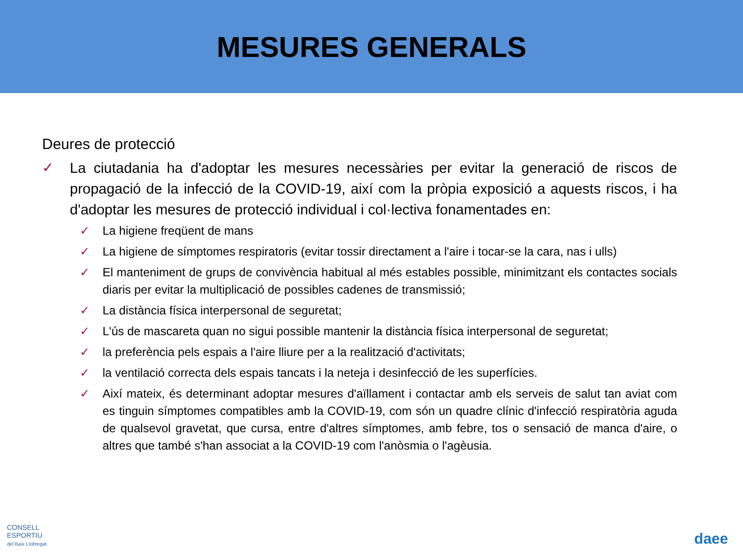MESURES GENERALS
Deures de protecció
✓ La ciutadania ha d'adoptar les mesures necessàries per evitar la generació de riscos de propagació de la infecció de la COVID-19, així com la pròpia exposició a aquests riscos, i ha d'adoptar les mesures de protecció individual i col·lectiva fonamentades en:
✓ La higiene freqüent de mans
✓ La higiene de símptomes respiratoris (evitar tossir directament a l'aire i tocar-se la cara, nas i ulls)
✓ El manteniment de grups de convivència habitual al més estables possible, minimitzant els contactes socials diaris per evitar la multiplicació de possibles cadenes de transmissió;
✓ La distància física interpersonal de seguretat;
✓ L'ús de mascareta quan no sigui possible mantenir la distància física interpersonal de seguretat;
✓ la preferència pels espais a l'aire lliure per a la realització d'activitats;
✓ la ventilació correcta dels espais tancats i la neteja i desinfecció de les superfícies.
✓ Així mateix, és determinant adoptar mesures d'aïllament i contactar amb els serveis de salut tan aviat com es tinguin símptomes compatibles amb la COVID-19, com són un quadre clínic d'infecció respiratòria aguda de qualsevol gravetat, que cursa, entre d'altres símptomes, amb febre, tos o sensació de manca d'aire, o altres que també s'han associat a la COVID-19 com l'anòsmia o l'agèusia.
CONSELL
ESPORTIU
del Baix Llobregat
daee